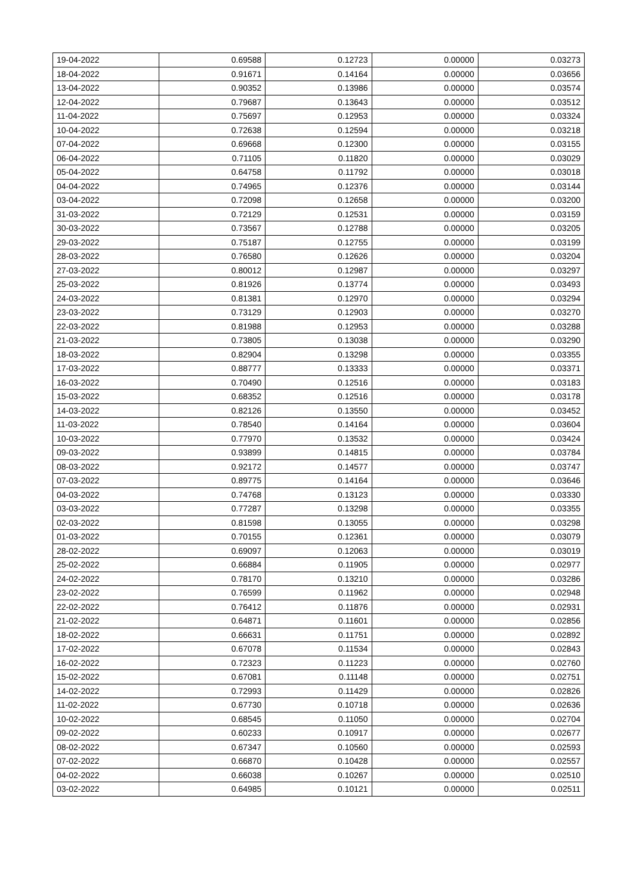| 19-04-2022 | 0.69588 | 0.12723 | 0.00000 | 0.03273 |
| 18-04-2022 | 0.91671 | 0.14164 | 0.00000 | 0.03656 |
| 13-04-2022 | 0.90352 | 0.13986 | 0.00000 | 0.03574 |
| 12-04-2022 | 0.79687 | 0.13643 | 0.00000 | 0.03512 |
| 11-04-2022 | 0.75697 | 0.12953 | 0.00000 | 0.03324 |
| 10-04-2022 | 0.72638 | 0.12594 | 0.00000 | 0.03218 |
| 07-04-2022 | 0.69668 | 0.12300 | 0.00000 | 0.03155 |
| 06-04-2022 | 0.71105 | 0.11820 | 0.00000 | 0.03029 |
| 05-04-2022 | 0.64758 | 0.11792 | 0.00000 | 0.03018 |
| 04-04-2022 | 0.74965 | 0.12376 | 0.00000 | 0.03144 |
| 03-04-2022 | 0.72098 | 0.12658 | 0.00000 | 0.03200 |
| 31-03-2022 | 0.72129 | 0.12531 | 0.00000 | 0.03159 |
| 30-03-2022 | 0.73567 | 0.12788 | 0.00000 | 0.03205 |
| 29-03-2022 | 0.75187 | 0.12755 | 0.00000 | 0.03199 |
| 28-03-2022 | 0.76580 | 0.12626 | 0.00000 | 0.03204 |
| 27-03-2022 | 0.80012 | 0.12987 | 0.00000 | 0.03297 |
| 25-03-2022 | 0.81926 | 0.13774 | 0.00000 | 0.03493 |
| 24-03-2022 | 0.81381 | 0.12970 | 0.00000 | 0.03294 |
| 23-03-2022 | 0.73129 | 0.12903 | 0.00000 | 0.03270 |
| 22-03-2022 | 0.81988 | 0.12953 | 0.00000 | 0.03288 |
| 21-03-2022 | 0.73805 | 0.13038 | 0.00000 | 0.03290 |
| 18-03-2022 | 0.82904 | 0.13298 | 0.00000 | 0.03355 |
| 17-03-2022 | 0.88777 | 0.13333 | 0.00000 | 0.03371 |
| 16-03-2022 | 0.70490 | 0.12516 | 0.00000 | 0.03183 |
| 15-03-2022 | 0.68352 | 0.12516 | 0.00000 | 0.03178 |
| 14-03-2022 | 0.82126 | 0.13550 | 0.00000 | 0.03452 |
| 11-03-2022 | 0.78540 | 0.14164 | 0.00000 | 0.03604 |
| 10-03-2022 | 0.77970 | 0.13532 | 0.00000 | 0.03424 |
| 09-03-2022 | 0.93899 | 0.14815 | 0.00000 | 0.03784 |
| 08-03-2022 | 0.92172 | 0.14577 | 0.00000 | 0.03747 |
| 07-03-2022 | 0.89775 | 0.14164 | 0.00000 | 0.03646 |
| 04-03-2022 | 0.74768 | 0.13123 | 0.00000 | 0.03330 |
| 03-03-2022 | 0.77287 | 0.13298 | 0.00000 | 0.03355 |
| 02-03-2022 | 0.81598 | 0.13055 | 0.00000 | 0.03298 |
| 01-03-2022 | 0.70155 | 0.12361 | 0.00000 | 0.03079 |
| 28-02-2022 | 0.69097 | 0.12063 | 0.00000 | 0.03019 |
| 25-02-2022 | 0.66884 | 0.11905 | 0.00000 | 0.02977 |
| 24-02-2022 | 0.78170 | 0.13210 | 0.00000 | 0.03286 |
| 23-02-2022 | 0.76599 | 0.11962 | 0.00000 | 0.02948 |
| 22-02-2022 | 0.76412 | 0.11876 | 0.00000 | 0.02931 |
| 21-02-2022 | 0.64871 | 0.11601 | 0.00000 | 0.02856 |
| 18-02-2022 | 0.66631 | 0.11751 | 0.00000 | 0.02892 |
| 17-02-2022 | 0.67078 | 0.11534 | 0.00000 | 0.02843 |
| 16-02-2022 | 0.72323 | 0.11223 | 0.00000 | 0.02760 |
| 15-02-2022 | 0.67081 | 0.11148 | 0.00000 | 0.02751 |
| 14-02-2022 | 0.72993 | 0.11429 | 0.00000 | 0.02826 |
| 11-02-2022 | 0.67730 | 0.10718 | 0.00000 | 0.02636 |
| 10-02-2022 | 0.68545 | 0.11050 | 0.00000 | 0.02704 |
| 09-02-2022 | 0.60233 | 0.10917 | 0.00000 | 0.02677 |
| 08-02-2022 | 0.67347 | 0.10560 | 0.00000 | 0.02593 |
| 07-02-2022 | 0.66870 | 0.10428 | 0.00000 | 0.02557 |
| 04-02-2022 | 0.66038 | 0.10267 | 0.00000 | 0.02510 |
| 03-02-2022 | 0.64985 | 0.10121 | 0.00000 | 0.02511 |